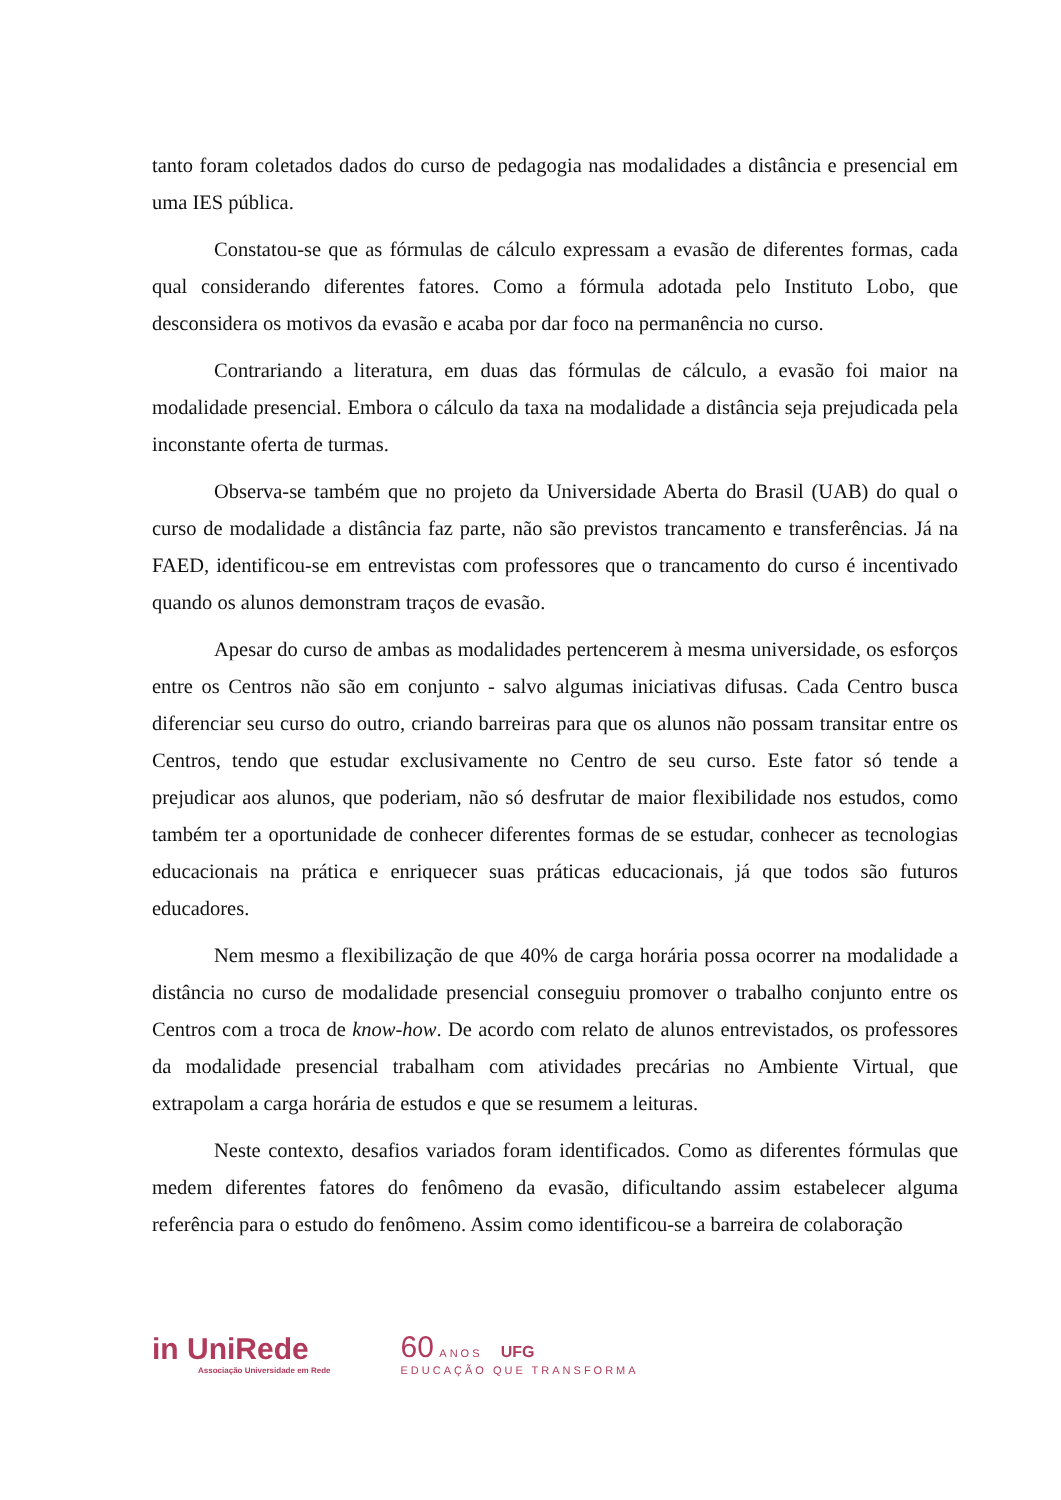tanto foram coletados dados do curso de pedagogia nas modalidades a distância e presencial em uma IES pública.
Constatou-se que as fórmulas de cálculo expressam a evasão de diferentes formas, cada qual considerando diferentes fatores. Como a fórmula adotada pelo Instituto Lobo, que desconsidera os motivos da evasão e acaba por dar foco na permanência no curso.
Contrariando a literatura, em duas das fórmulas de cálculo, a evasão foi maior na modalidade presencial. Embora o cálculo da taxa na modalidade a distância seja prejudicada pela inconstante oferta de turmas.
Observa-se também que no projeto da Universidade Aberta do Brasil (UAB) do qual o curso de modalidade a distância faz parte, não são previstos trancamento e transferências. Já na FAED, identificou-se em entrevistas com professores que o trancamento do curso é incentivado quando os alunos demonstram traços de evasão.
Apesar do curso de ambas as modalidades pertencerem à mesma universidade, os esforços entre os Centros não são em conjunto - salvo algumas iniciativas difusas. Cada Centro busca diferenciar seu curso do outro, criando barreiras para que os alunos não possam transitar entre os Centros, tendo que estudar exclusivamente no Centro de seu curso. Este fator só tende a prejudicar aos alunos, que poderiam, não só desfrutar de maior flexibilidade nos estudos, como também ter a oportunidade de conhecer diferentes formas de se estudar, conhecer as tecnologias educacionais na prática e enriquecer suas práticas educacionais, já que todos são futuros educadores.
Nem mesmo a flexibilização de que 40% de carga horária possa ocorrer na modalidade a distância no curso de modalidade presencial conseguiu promover o trabalho conjunto entre os Centros com a troca de know-how. De acordo com relato de alunos entrevistados, os professores da modalidade presencial trabalham com atividades precárias no Ambiente Virtual, que extrapolam a carga horária de estudos e que se resumem a leituras.
Neste contexto, desafios variados foram identificados. Como as diferentes fórmulas que medem diferentes fatores do fenômeno da evasão, dificultando assim estabelecer alguma referência para o estudo do fenômeno. Assim como identificou-se a barreira de colaboração
in UniRede
Associação Universidade em Rede
60 ANOS UFG
EDUCAÇÃO QUE TRANSFORMA